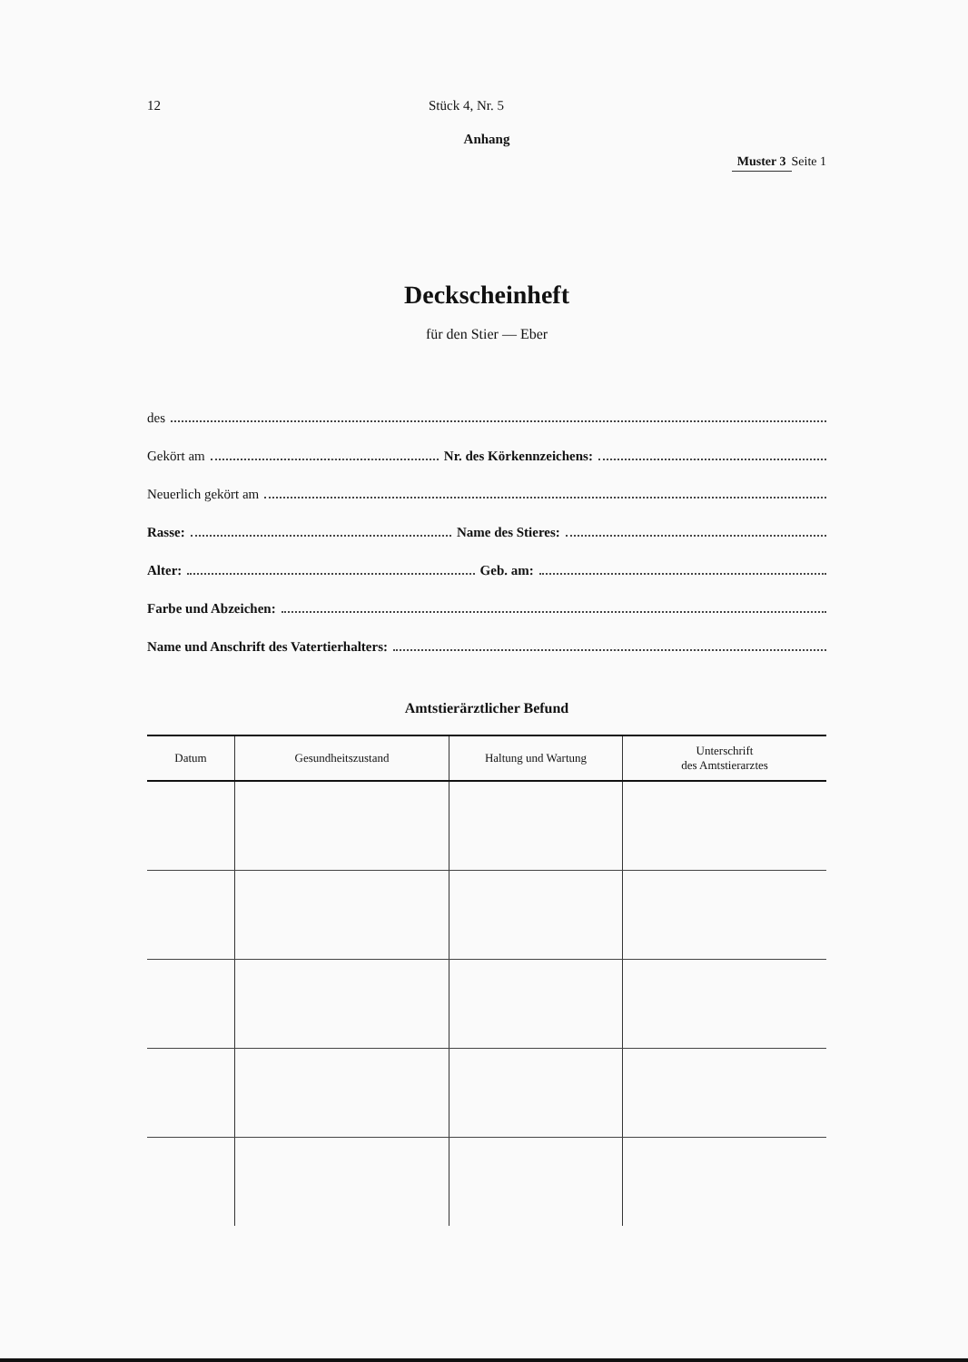12 Stück 4, Nr. 5
Anhang
Muster 3 Seite 1
Deckscheinheft
für den Stier — Eber
des
Gekört am Nr. des Körkennzeichens:
Neuerlich gekört am
Rasse: Name des Stieres:
Alter: Geb. am:
Farbe und Abzeichen:
Name und Anschrift des Vatertierhalters:
Amtstierärztlicher Befund
| Datum | Gesundheitszustand | Haltung und Wartung | Unterschrift des Amtstierarztes |
| --- | --- | --- | --- |